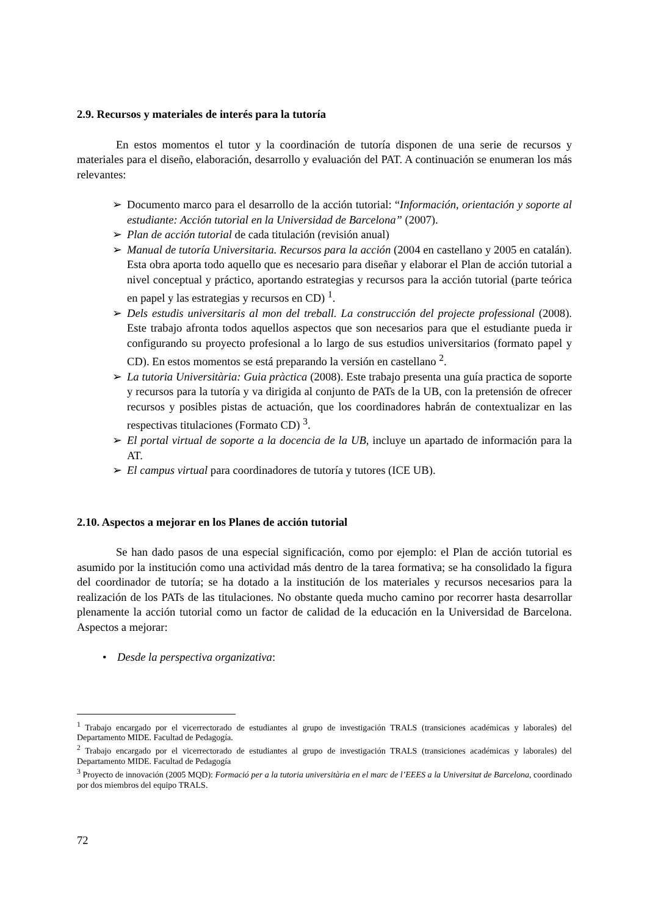2.9. Recursos y materiales de interés para la tutoría
En estos momentos el tutor y la coordinación de tutoría disponen de una serie de recursos y materiales para el diseño, elaboración, desarrollo y evaluación del PAT. A continuación se enumeran los más relevantes:
➢ Documento marco para el desarrollo de la acción tutorial: “Información, orientación y soporte al estudiante: Acción tutorial en la Universidad de Barcelona” (2007).
➢ Plan de acción tutorial de cada titulación (revisión anual)
➢ Manual de tutoría Universitaria. Recursos para la acción (2004 en castellano y 2005 en catalán). Esta obra aporta todo aquello que es necesario para diseñar y elaborar el Plan de acción tutorial a nivel conceptual y práctico, aportando estrategias y recursos para la acción tutorial (parte teórica en papel y las estrategias y recursos en CD) <sup>1</sup>.
➢ Dels estudis universitaris al mon del treball. La construcción del projecte professional (2008). Este trabajo afronta todos aquellos aspectos que son necesarios para que el estudiante pueda ir configurando su proyecto profesional a lo largo de sus estudios universitarios (formato papel y CD). En estos momentos se está preparando la versión en castellano <sup>2</sup>.
➢ La tutoria Universitària: Guia pràctica (2008). Este trabajo presenta una guía practica de soporte y recursos para la tutoría y va dirigida al conjunto de PATs de la UB, con la pretensión de ofrecer recursos y posibles pistas de actuación, que los coordinadores habrán de contextualizar en las respectivas titulaciones (Formato CD) <sup>3</sup>.
➢ El portal virtual de soporte a la docencia de la UB, incluye un apartado de información para la AT.
➢ El campus virtual para coordinadores de tutoría y tutores (ICE UB).
2.10. Aspectos a mejorar en los Planes de acción tutorial
Se han dado pasos de una especial significación, como por ejemplo: el Plan de acción tutorial es asumido por la institución como una actividad más dentro de la tarea formativa; se ha consolidado la figura del coordinador de tutoría; se ha dotado a la institución de los materiales y recursos necesarios para la realización de los PATs de las titulaciones. No obstante queda mucho camino por recorrer hasta desarrollar plenamente la acción tutorial como un factor de calidad de la educación en la Universidad de Barcelona. Aspectos a mejorar:
• Desde la perspectiva organizativa:
<sup>1</sup> Trabajo encargado por el vicerrectorado de estudiantes al grupo de investigación TRALS (transiciones académicas y laborales) del Departamento MIDE. Facultad de Pedagogía.
<sup>2</sup> Trabajo encargado por el vicerrectorado de estudiantes al grupo de investigación TRALS (transiciones académicas y laborales) del Departamento MIDE. Facultad de Pedagogía
<sup>3</sup> Proyecto de innovación (2005 MQD): Formació per a la tutoria universitària en el marc de l’EEES a la Universitat de Barcelona, coordinado por dos miembros del equipo TRALS.
72